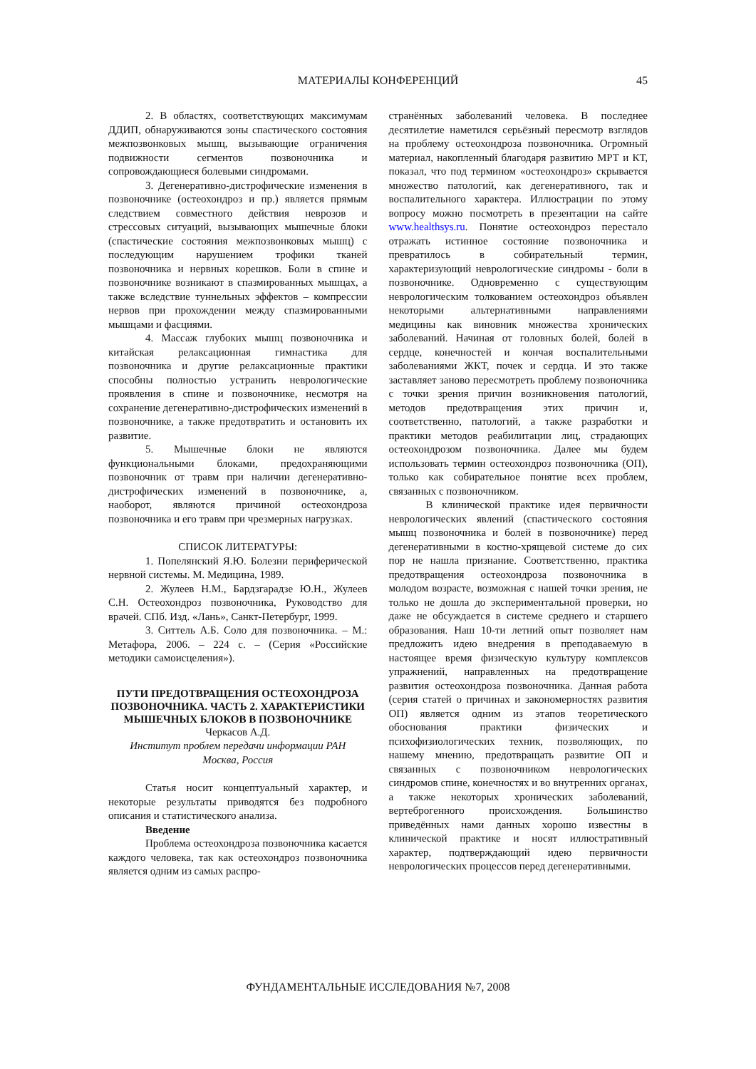МАТЕРИАЛЫ КОНФЕРЕНЦИЙ 45
2. В областях, соответствующих максимумам ДДИП, обнаруживаются зоны спастического состояния межпозвонковых мышц, вызывающие ограничения подвижности сегментов позвоночника и сопровождающиеся болевыми синдромами.
3. Дегенеративно-дистрофические изменения в позвоночнике (остеохондроз и пр.) является прямым следствием совместного действия неврозов и стрессовых ситуаций, вызывающих мышечные блоки (спастические состояния межпозвонковых мышц) с последующим нарушением трофики тканей позвоночника и нервных корешков. Боли в спине и позвоночнике возникают в спазмированных мышцах, а также вследствие туннельных эффектов – компрессии нервов при прохождении между спазмированными мышцами и фасциями.
4. Массаж глубоких мышц позвоночника и китайская релаксационная гимнастика для позвоночника и другие релаксационные практики способны полностью устранить неврологические проявления в спине и позвоночнике, несмотря на сохранение дегенеративно-дистрофических изменений в позвоночнике, а также предотвратить и остановить их развитие.
5. Мышечные блоки не являются функциональными блоками, предохраняющими позвоночник от травм при наличии дегенеративно-дистрофических изменений в позвоночнике, а, наоборот, являются причиной остеохондроза позвоночника и его травм при чрезмерных нагрузках.
СПИСОК ЛИТЕРАТУРЫ:
1. Попелянский Я.Ю. Болезни периферической нервной системы. М. Медицина, 1989.
2. Жулеев Н.М., Бардзгарадзе Ю.Н., Жулеев С.Н. Остеохондроз позвоночника, Руководство для врачей. СПб. Изд. «Лань», Санкт-Петербург, 1999.
3. Ситтель А.Б. Соло для позвоночника. – М.: Метафора, 2006. – 224 с. – (Серия «Российские методики самоисцеления»).
ПУТИ ПРЕДОТВРАЩЕНИЯ ОСТЕОХОНДРОЗА ПОЗВОНОЧНИКА. ЧАСТЬ 2. ХАРАКТЕРИСТИКИ МЫШЕЧНЫХ БЛОКОВ В ПОЗВОНОЧНИКЕ
Черкасов А.Д.
Институт проблем передачи информации РАН
Москва, Россия
Статья носит концептуальный характер, и некоторые результаты приводятся без подробного описания и статистического анализа.
Введение
Проблема остеохондроза позвоночника касается каждого человека, так как остеохондроз позвоночника является одним из самых распро-
странённых заболеваний человека. В последнее десятилетие наметился серьёзный пересмотр взглядов на проблему остеохондроза позвоночника. Огромный материал, накопленный благодаря развитию МРТ и КТ, показал, что под термином «остеохондроз» скрывается множество патологий, как дегенеративного, так и воспалительного характера. Иллюстрации по этому вопросу можно посмотреть в презентации на сайте www.healthsys.ru. Понятие остеохондроз перестало отражать истинное состояние позвоночника и превратилось в собирательный термин, характеризующий неврологические синдромы - боли в позвоночнике. Одновременно с существующим неврологическим толкованием остеохондроз объявлен некоторыми альтернативными направлениями медицины как виновник множества хронических заболеваний. Начиная от головных болей, болей в сердце, конечностей и кончая воспалительными заболеваниями ЖКТ, почек и сердца. И это также заставляет заново пересмотреть проблему позвоночника с точки зрения причин возникновения патологий, методов предотвращения этих причин и, соответственно, патологий, а также разработки и практики методов реабилитации лиц, страдающих остеохондрозом позвоночника. Далее мы будем использовать термин остеохондроз позвоночника (ОП), только как собирательное понятие всех проблем, связанных с позвоночником.
В клинической практике идея первичности неврологических явлений (спастического состояния мышц позвоночника и болей в позвоночнике) перед дегенеративными в костно-хрящевой системе до сих пор не нашла признание. Соответственно, практика предотвращения остеохондроза позвоночника в молодом возрасте, возможная с нашей точки зрения, не только не дошла до экспериментальной проверки, но даже не обсуждается в системе среднего и старшего образования. Наш 10-ти летний опыт позволяет нам предложить идею внедрения в преподаваемую в настоящее время физическую культуру комплексов упражнений, направленных на предотвращение развития остеохондроза позвоночника. Данная работа (серия статей о причинах и закономерностях развития ОП) является одним из этапов теоретического обоснования практики физических и психофизиологических техник, позволяющих, по нашему мнению, предотвращать развитие ОП и связанных с позвоночником неврологических синдромов спине, конечностях и во внутренних органах, а также некоторых хронических заболеваний, вертеброгенного происхождения. Большинство приведённых нами данных хорошо известны в клинической практике и носят иллюстративный характер, подтверждающий идею первичности неврологических процессов перед дегенеративными.
ФУНДАМЕНТАЛЬНЫЕ ИССЛЕДОВАНИЯ №7, 2008